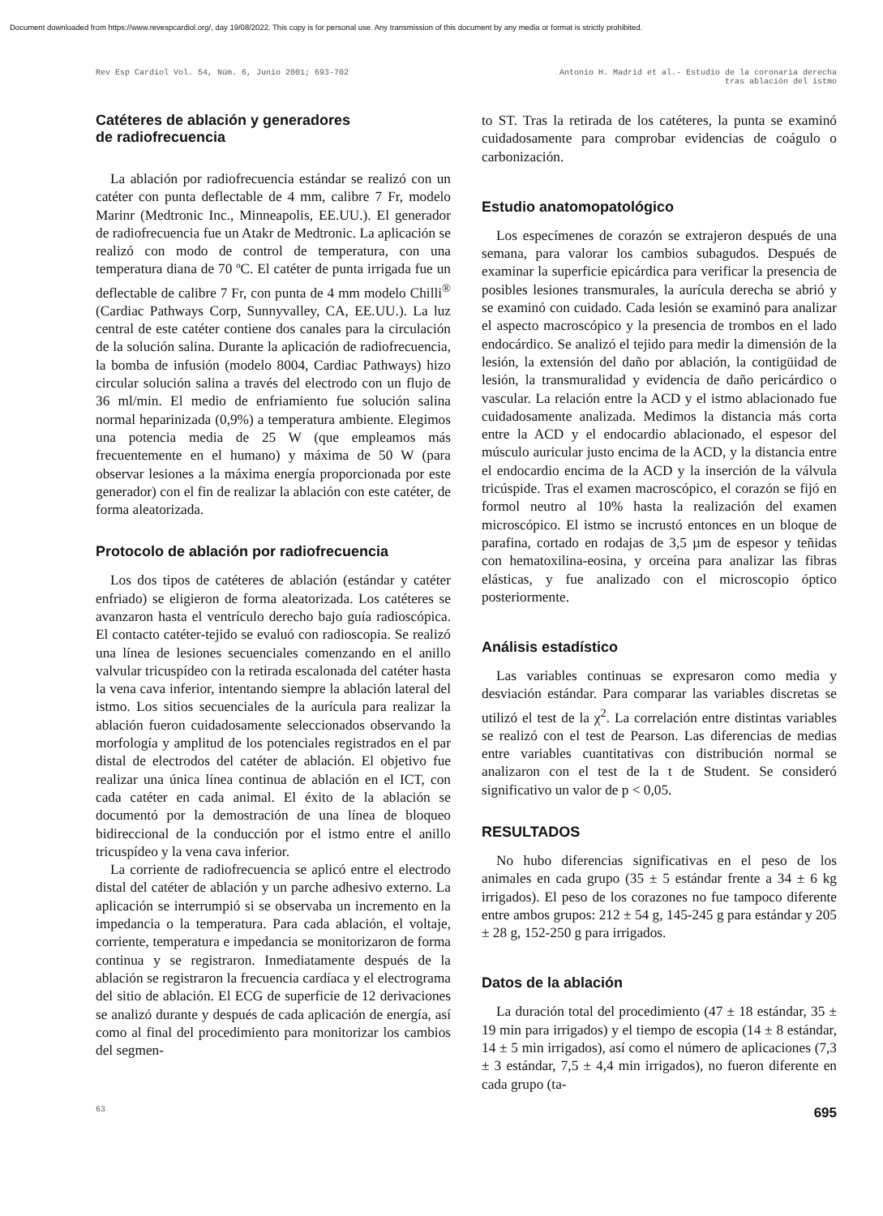Document downloaded from https://www.revespcardiol.org/, day 19/08/2022. This copy is for personal use. Any transmission of this document by any media or format is strictly prohibited.
Rev Esp Cardiol Vol. 54, Núm. 6, Junio 2001; 693-702
Antonio H. Madrid et al.- Estudio de la coronaria derecha
tras ablación del istmo
Catéteres de ablación y generadores
de radiofrecuencia
La ablación por radiofrecuencia estándar se realizó con un catéter con punta deflectable de 4 mm, calibre 7 Fr, modelo Marinr (Medtronic Inc., Minneapolis, EE.UU.). El generador de radiofrecuencia fue un Atakr de Medtronic. La aplicación se realizó con modo de control de temperatura, con una temperatura diana de 70 ºC. El catéter de punta irrigada fue un deflectable de calibre 7 Fr, con punta de 4 mm modelo Chilli<sup>®</sup> (Cardiac Pathways Corp, Sunnyvalley, CA, EE.UU.). La luz central de este catéter contiene dos canales para la circulación de la solución salina. Durante la aplicación de radiofrecuencia, la bomba de infusión (modelo 8004, Cardiac Pathways) hizo circular solución salina a través del electrodo con un flujo de 36 ml/min. El medio de enfriamiento fue solución salina normal heparinizada (0,9%) a temperatura ambiente. Elegimos una potencia media de 25 W (que empleamos más frecuentemente en el humano) y máxima de 50 W (para observar lesiones a la máxima energía proporcionada por este generador) con el fin de realizar la ablación con este catéter, de forma aleatorizada.
Protocolo de ablación por radiofrecuencia
Los dos tipos de catéteres de ablación (estándar y catéter enfriado) se eligieron de forma aleatorizada. Los catéteres se avanzaron hasta el ventrículo derecho bajo guía radioscópica. El contacto catéter-tejido se evaluó con radioscopia. Se realizó una línea de lesiones secuenciales comenzando en el anillo valvular tricuspídeo con la retirada escalonada del catéter hasta la vena cava inferior, intentando siempre la ablación lateral del istmo. Los sitios secuenciales de la aurícula para realizar la ablación fueron cuidadosamente seleccionados observando la morfología y amplitud de los potenciales registrados en el par distal de electrodos del catéter de ablación. El objetivo fue realizar una única línea continua de ablación en el ICT, con cada catéter en cada animal. El éxito de la ablación se documentó por la demostración de una línea de bloqueo bidireccional de la conducción por el istmo entre el anillo tricuspídeo y la vena cava inferior.
La corriente de radiofrecuencia se aplicó entre el electrodo distal del catéter de ablación y un parche adhesivo externo. La aplicación se interrumpió si se observaba un incremento en la impedancia o la temperatura. Para cada ablación, el voltaje, corriente, temperatura e impedancia se monitorizaron de forma continua y se registraron. Inmediatamente después de la ablación se registraron la frecuencia cardíaca y el electrograma del sitio de ablación. El ECG de superficie de 12 derivaciones se analizó durante y después de cada aplicación de energía, así como al final del procedimiento para monitorizar los cambios del segmen-
to ST. Tras la retirada de los catéteres, la punta se examinó cuidadosamente para comprobar evidencias de coágulo o carbonización.
Estudio anatomopatológico
Los especímenes de corazón se extrajeron después de una semana, para valorar los cambios subagudos. Después de examinar la superficie epicárdica para verificar la presencia de posibles lesiones transmurales, la aurícula derecha se abrió y se examinó con cuidado. Cada lesión se examinó para analizar el aspecto macroscópico y la presencia de trombos en el lado endocárdico. Se analizó el tejido para medir la dimensión de la lesión, la extensión del daño por ablación, la contigüidad de lesión, la transmuralidad y evidencia de daño pericárdico o vascular. La relación entre la ACD y el istmo ablacionado fue cuidadosamente analizada. Medimos la distancia más corta entre la ACD y el endocardio ablacionado, el espesor del músculo auricular justo encima de la ACD, y la distancia entre el endocardio encima de la ACD y la inserción de la válvula tricúspide. Tras el examen macroscópico, el corazón se fijó en formol neutro al 10% hasta la realización del examen microscópico. El istmo se incrustó entonces en un bloque de parafina, cortado en rodajas de 3,5 µm de espesor y teñidas con hematoxilina-eosina, y orceína para analizar las fibras elásticas, y fue analizado con el microscopio óptico posteriormente.
Análisis estadístico
Las variables continuas se expresaron como media y desviación estándar. Para comparar las variables discretas se utilizó el test de la χ<sup>2</sup>. La correlación entre distintas variables se realizó con el test de Pearson. Las diferencias de medias entre variables cuantitativas con distribución normal se analizaron con el test de la t de Student. Se consideró significativo un valor de p < 0,05.
RESULTADOS
No hubo diferencias significativas en el peso de los animales en cada grupo (35 ± 5 estándar frente a 34 ± 6 kg irrigados). El peso de los corazones no fue tampoco diferente entre ambos grupos: 212 ± 54 g, 145-245 g para estándar y 205 ± 28 g, 152-250 g para irrigados.
Datos de la ablación
La duración total del procedimiento (47 ± 18 estándar, 35 ± 19 min para irrigados) y el tiempo de escopia (14 ± 8 estándar, 14 ± 5 min irrigados), así como el número de aplicaciones (7,3 ± 3 estándar, 7,5 ± 4,4 min irrigados), no fueron diferente en cada grupo (ta-
63 695